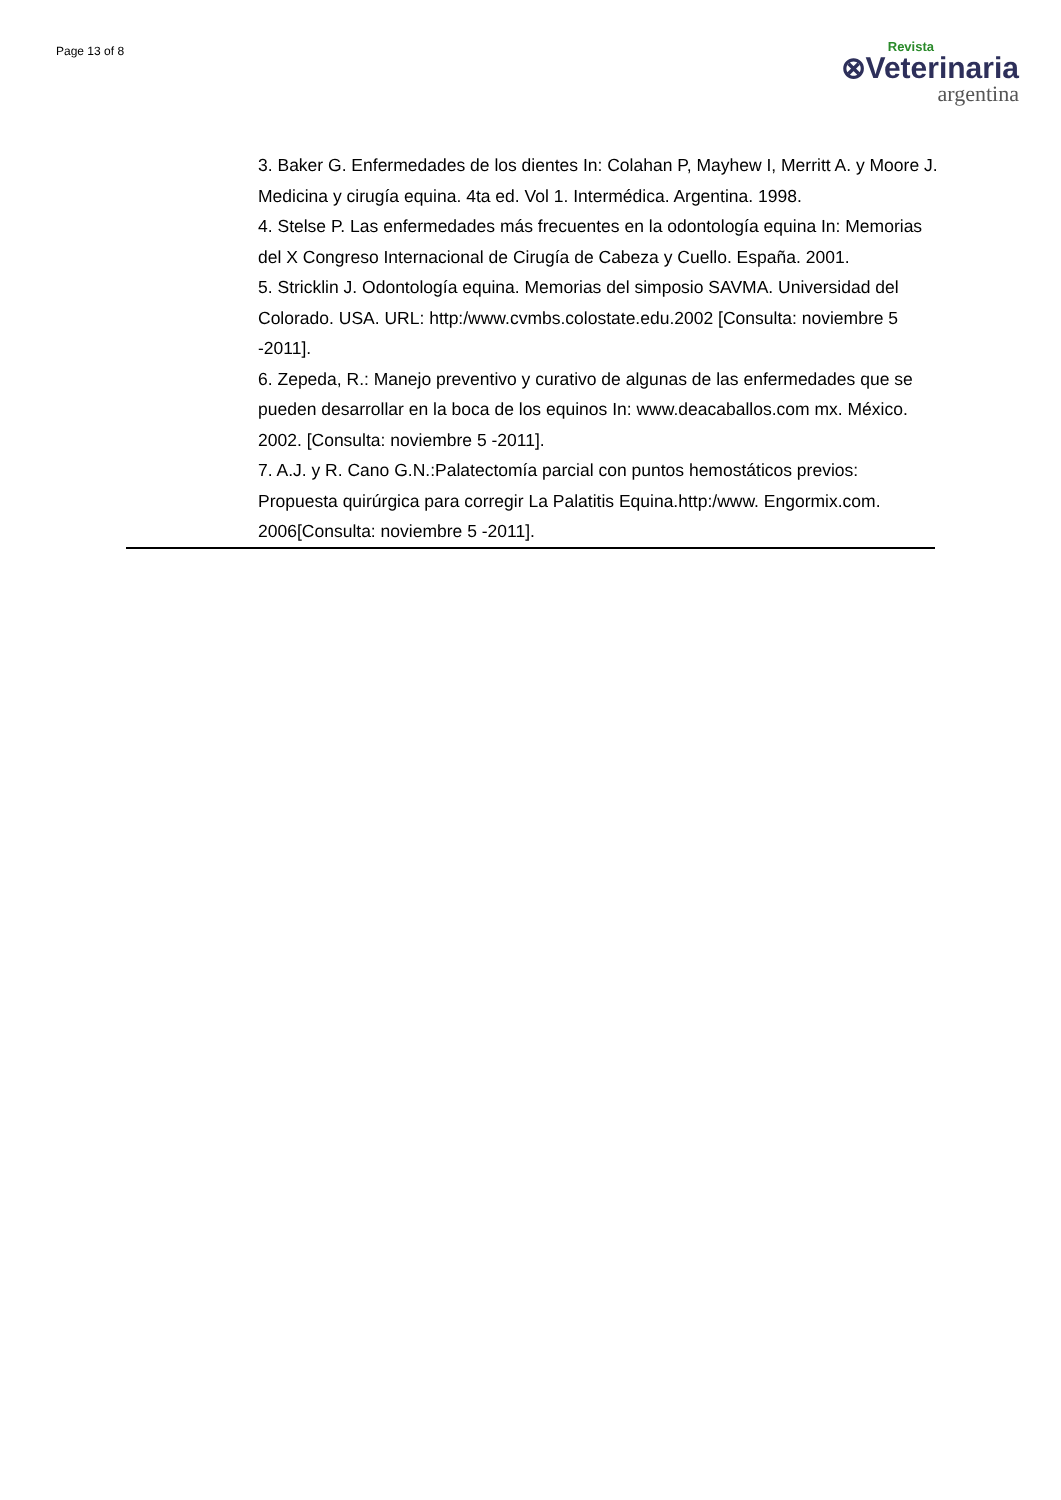Page 13 of 8
Revista
⊗Veterinaria
argentina
3. Baker G. Enfermedades de los dientes In: Colahan P, Mayhew I, Merritt A. y Moore J. Medicina y cirugía equina. 4ta ed. Vol 1. Intermédica. Argentina. 1998.
4. Stelse P. Las enfermedades más frecuentes en la odontología equina In: Memorias del X Congreso Internacional de Cirugía de Cabeza y Cuello. España. 2001.
5. Stricklin J. Odontología equina. Memorias del simposio SAVMA. Universidad del Colorado. USA. URL: http:/www.cvmbs.colostate.edu.2002 [Consulta: noviembre 5 -2011].
6. Zepeda, R.: Manejo preventivo y curativo de algunas de las enfermedades que se pueden desarrollar en la boca de los equinos In: www.deacaballos.com mx. México. 2002. [Consulta: noviembre 5 -2011].
7. A.J. y R. Cano G.N.:Palatectomía parcial con puntos hemostáticos previos: Propuesta quirúrgica para corregir La Palatitis Equina.http:/www. Engormix.com. 2006[Consulta: noviembre 5 -2011].